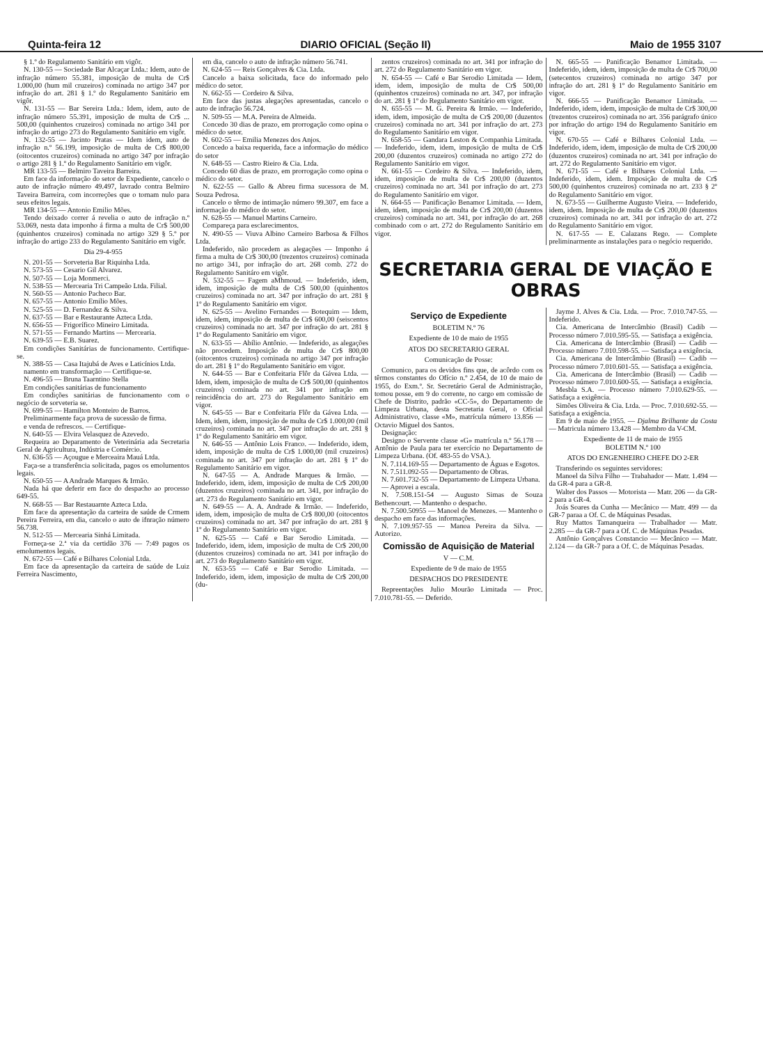Quinta-feira 12 DIARIO OFICIAL (Seção II) Maio de 1955 3107
§ 1.º do Regulamento Sanitário em vigôr.
N. 130-55 — Sociedade Bar Alcaçar Ltda.: Idem, auto de infração número 55.381, imposição de multa de Cr$ 1.000,00 (hum mil cruzeiros) cominada no artigo 347 por infração do art. 281 § 1.º do Regulamento Sanitário em vigôr.
N. 131-55 — Bar Sereira Ltda.: Idem, idem, auto de infração número 55.391, imposição de multa de Cr$ ... 500,00 (quinhentos cruzeiros) cominada no artigo 341 por infração do artigo 273 do Regulamento Sanitário em vigôr.
N. 132-55 — Jacinto Pratas — Idem idem, auto de infração n.º 56.199, imposição de multa de Cr$ 800,00 (oitocentos cruzeiros) cominada no artigo 347 por infração o artigo 281 § 1.º do Regulamento Sanitário em vigôr.
MR 133-55 — Belmiro Taveira Barreira.
Em face da informação do setor de Expediente, cancelo o auto de infração número 49.497, lavrado contra Belmiro Taveira Barreira, com incorreções que o tornam nulo para seus efeitos legais.
MR 134-55 — Antonio Emilio Mões.
Tendo deixado correr á revelia o auto de infração n.º 53.069, nesta data imponho á firma a multa de Cr$ 500,00 (quinhentos cruzeiros) cominada no artigo 329 § 5.º por infração do artigo 233 do Regulamento Sanitário em vigôr.
Dia 29-4-955
N. 201-55 — Sorveteria Bar Riquinha Ltda.
N. 573-55 — Cesario Gil Alvarez.
N. 507-55 — Loja Monmerci.
N. 538-55 — Mercearia Tri Campeão Ltda. Filial.
N. 560-55 — Antonio Pacheco Bar.
N. 657-55 — Antonio Emilio Mões.
N. 525-55 — D. Fernandez & Silva.
N. 637-55 — Bar e Restaurante Azteca Ltda.
N. 656-55 — Frigorífico Mineiro Limitada.
N. 571-55 — Fernando Martins — Mercearia.
N. 639-55 — E.B. Suarez.
Em condições Sanitárias de funcionamento. Certifique-se.
N. 388-55 — Casa Itajubá de Aves e Laticínios Ltda.
namento em transformação — Certifique-se.
N. 496-55 — Bruna Taarntino Stella
Em condições sanitárias de funcionamento
Em condições sanitárias de funcionamento com o negócio de sorveteria se.
N. 699-55 — Hamilton Monteiro de Barros.
Preliminarmente faça prova de sucessão de firma.
e venda de refrescos. — Certifique-
N. 640-55 — Elvira Velasquez de Azevedo.
Requeira ao Deparamento de Veterinária ada Secretaria Geral de Agricultura, Indústria e Comércio.
N. 636-55 — Açougue e Merceaira Mauá Ltda.
Faça-se a transferência solicitada, pagos os emolumentos legais.
N. 650-55 — A Andrade Marques & Irmão.
Nada há que deferir em face do despacho ao processo 649-55.
N. 668-55 — Bar Restauarnte Azteca Ltda.
Em face da apresentação da carteira de saúde de Crmem Pereira Ferreira, em dia, cancelo o auto de ifnração número 56.738.
N. 512-55 — Mercearia Sinhá Limitada.
Forneça-se 2.ª via da certidão 376 — 7:49 pagos os emolumentos legais.
N. 672-55 — Café e Bilhares Colonial Ltda.
Em face da apresentação da carteira de saúde de Luiz Ferreira Nascimento,
em dia, cancelo o auto de infração número 56.741.
N. 624-55 — Reis Gonçalves & Cia. Ltda.
Cancelo a baixa solicitada, face do informado pelo médico do setor.
N. 662-55 — Cordeiro & Silva.
Em face das justas alegações apresentadas, cancelo o auto de infração 56.724.
N. 509-55 — M.A. Pereira de Almeida.
Concedo 30 dias de prazo, em prorrogação como opina o médico do setor.
N. 602-55 — Emilia Menezes dos Anjos.
Concedo a baixa requerida, face a informação do médico do setor
N. 648-55 — Castro Rieiro & Cia. Ltda.
Concedo 60 dias de prazo, em prorrogação como opina o médico do setor.
N. 622-55 — Gallo & Abreu firma sucessora de M. Souza Pedrosa.
Cancelo o têrmo de intimação número 99.307, em face a informação do médico do setor.
N. 628-55 — Manuel Martins Carneiro.
Compareça para esclarecimentos.
N. 490-55 — Viuva Albino Carneiro Barbosa & Filhos Ltda.
Indeferido, não procedem as alegações — Imponho á firma a multa de Cr$ 300,00 (trezentos cruzeiros) cominada no artigo 341, por infração do art. 268 comb. 272 do Regulamento Sanitáro em vigôr.
N. 532-55 — Fagem aMhmoud. — Indeferido, idem, idem, imposição de multa de Cr$ 500,00 (quinhentos cruzeiros) cominada no art. 347 por infração do art. 281 § 1º do Regulamento Sanitário em vigor.
N. 625-55 — Avelino Fernandes — Botequim — Idem, idem, idem, imposição de multa de Cr$ 600,00 (seiscentos cruzeiros) cominada no art. 347 por infração do art. 281 § 1º do Regulamento Sanitário em vigor.
N. 633-55 — Abílio Antônio. — Indeferido, as alegações não procedem. Imposição de multa de Cr$ 800,00 (oitocentos cruzeiros) cominada no artigo 347 por infração do art. 281 § 1º do Regulamento Sanitário em vigor.
N. 644-55 — Bar e Confeitaria Flôr da Gávea Ltda. — Idem, idem, imposição de multa de Cr$ 500,00 (quinhentos cruzeiros) cominada no art. 341 por infração em reincidência do art. 273 do Regulamento Sanitário em vigor.
N. 645-55 — Bar e Confeitaria Flôr da Gávea Ltda. — Idem, idem, idem, imposição de multa de Cr$ 1.000,00 (mil cruzeiros) cominada no art. 347 por infração do art. 281 § 1º do Regulamento Sanitário em vigor.
N. 646-55 — Antônio Lois Franco. — Indeferido, idem, idem, imposição de multa de Cr$ 1.000,00 (mil cruzeiros) cominada no art. 347 por infração do art. 281 § 1º do Regulamento Sanitário em vigor.
N. 647-55 — A. Andrade Marques & Irmão. — Indeferido, idem, idem, imposição de multa de Cr$ 200,00 (duzentos cruzeiros) cominada no art. 341, por infração do art. 273 do Regulamento Sanitário em vigor.
N. 649-55 — A. A. Andrade & Irmão. — Indeferido, idem, idem, imposição de multa de Cr$ 800,00 (oitocentos cruzeiros) cominada no art. 347 por infração do art. 281 § 1º do Regulamento Sanitário em vigor.
N. 625-55 — Café e Bar Serodio Limitada. — Indeferido, idem, idem, imposição de multa de Cr$ 200,00 (duzentos cruzeiros) cominada no art. 341 por infração do art. 273 do Regulamento Sanitário em vigor.
N. 653-55 — Café e Bar Serodio Limitada. — Indeferido, idem, idem, imposição de multa de Cr$ 200,00 (du-
zentos cruzeiros) cominada no art. 341 por infração do art. 272 do Regulamento Sanitário em vigor.
N. 654-55 — Café e Bar Serodio Limitada — Idem, idem, idem, imposição de multa de Cr$ 500,00 (quinhentos cruzeiros) cominada no art. 347, por infração do art. 281 § 1º do Regulamento Sanitário em vigor.
N. 655-55 — M. G. Pereira & Irmão. — Indeferido, idem, idem, imposição de multa de Cr$ 200,00 (duzentos cruzeiros) cominada no art. 341 por infração do art. 273 do Regulamento Sanitário em vigor.
N. 658-55 — Gandara Leston & Companhia Limitada. — Indeferido, idem, idem, imposição de multa de Cr$ 200,00 (duzentos cruzeiros) cominada no artigo 272 do Regulamento Sanitário em vigor.
N. 661-55 — Cordeiro & Silva. — Indeferido, idem, idem, imposição de multa de Cr$ 200,00 (duzentos cruzeiros) cominada no art. 341 por infração do art. 273 do Regulamento Sanitário em vigor.
N. 664-55 — Panificação Benamor Limitada. — Idem, idem, idem, imposição de multa de Cr$ 200,00 (duzentos cruzeiros) cominada no art. 341, por infração do art. 268 combinado com o art. 272 do Regulamento Sanitário em vigor.
N. 665-55 — Panificação Benamor Limitada. — Indeferido, idem, idem, imposição de multa de Cr$ 700,00 (setecentos cruzeiros) cominada no artigo 347 por infração do art. 281 § 1º do Regulamento Sanitário em vigor.
N. 666-55 — Panificação Benamor Limitada. — Indeferido, idem, idem, imposição de multa de Cr$ 300,00 (trezentos cruzeiros) cominada no art. 356 parágrafo único por infração do artigo 194 do Regulamento Sanitário em vigor.
N. 670-55 — Café e Bilhares Colonial Ltda. — Indeferido, idem, idem, imposição de multa de Cr$ 200,00 (duzentos cruzeiros) cominada no art. 341 por infração do art. 272 do Regulamento Sanitário em vigor.
N. 671-55 — Café e Bilhares Colonial Ltda. — Indeferido, idem, idem. Imposição de multa de Cr$ 500,00 (quinhentos cruzeiros) cominada no art. 233 § 2º do Regulamento Sanitário em vigor.
N. 673-55 — Guilherme Augusto Vieira. — Indeferido, idem, idem. Imposição de multa de Cr$ 200,00 (duzentos cruzeiros) cominada no art. 341 por infração do art. 272 do Regulamento Sanitário em vigor.
N. 617-55 — E. Calazans Rego. — Complete preliminarmente as instalações para o negócio requerido.
SECRETARIA GERAL DE VIAÇÃO E OBRAS
Serviço de Expediente
BOLETIM N.º 76
Expediente de 10 de maio de 1955
ATOS DO SECRETARIO GERAL
Comunicação de Posse:
Comunico, para os devidos fins que, de acôrdo com os têrmos constantes do Ofício n.º 2.454, de 10 de maio de 1955, do Exm.º. Sr. Secretário Geral de Administração, tomou posse, em 9 do corrente, no cargo em comissão de Chefe de Distrito, padrão «CC-5», do Departamento de Limpeza Urbana, desta Secretaria Geral, o Oficial Administrativo, classe «M», matrícula número 13.856 — Octavio Miguel dos Santos.
Designação:
Designo o Servente classe «G» matrícula n.º 56.178 — Antônio de Paula para ter exercício no Departamento de Limpeza Urbana. (Of. 483-55 do VSA.).
N. 7.114.169-55 — Departamento de Águas e Esgotos.
N. 7.511.092-55 — Departamento de Obras.
N. 7.601.732-55 — Departamento de Limpeza Urbana.
— Aprovei a escala.
N. 7.508.151-54 — Augusto Simas de Souza Bethencourt. — Mantenho o despacho.
N. 7.500.50955 — Manoel de Menezes. — Mantenho o despacho em face das informações.
N. 7.109.957-55 — Manoa Pereira da Silva. — Autorizo.
Comissão de Aquisição de Material
V — C.M.
Expediente de 9 de maio de 1955
DESPACHOS DO PRESIDENTE
Repreentações Julio Mourão Limitada — Proc. 7.010.781-55. — Deferido.
Jayme J. Alves & Cia. Ltda. — Proc. 7.010.747-55. — Indeferido.
Cia. Americana de Intercâmbio (Brasil) Cadib — Processo número 7.010.595-55. — Satisfaça a exigência.
Cia. Americana de Intercâmbio (Brasil) — Cadib — Processo número 7.010.598-55. — Satisfaça a exigência.
Cia. Americana de Intercâmbio (Brasil) — Cadib — Processo número 7.010.601-55. — Satisfaça a exigência.
Cia. Americana de Intercâmbio (Brasil) — Cadib — Processo número 7.010.600-55. — Satisfaça a exigência.
Mesbla S.A. — Processo número 7.010.629-55. — Satisfaça a exigência.
Simões Oliveira & Cia. Ltda. — Proc. 7.010.692-55. — Satisfaça a exigência.
Em 9 de maio de 1955. — Djalma Brilhante da Costa — Matricula número 13.428 — Membro da V-CM.
Expediente de 11 de maio de 1955
BOLETIM N.º 100
ATOS DO ENGENHEIRO CHEFE DO 2-ER
Transferindo os seguintes servidores:
Manoel da Silva Filho — Trabahador — Matr. 1.494 — da GR-4 para a GR-8.
Walter dos Passos — Motorista — Matr. 206 — da GR-2 para a GR-4.
Joás Soares da Cunha — Mecânico — Matr. 499 — da GR-7 paraa a Of. C. de Máquinas Pesadas.
Ruy Mattos Tamanqueira — Trabalhador — Matr. 2.285 — da GR-7 para a Of. C. de Máquinas Pesadas.
Antônio Gonçalves Constancio — Mecânico — Matr. 2.124 — da GR-7 para a Of. C. de Máquinas Pesadas.